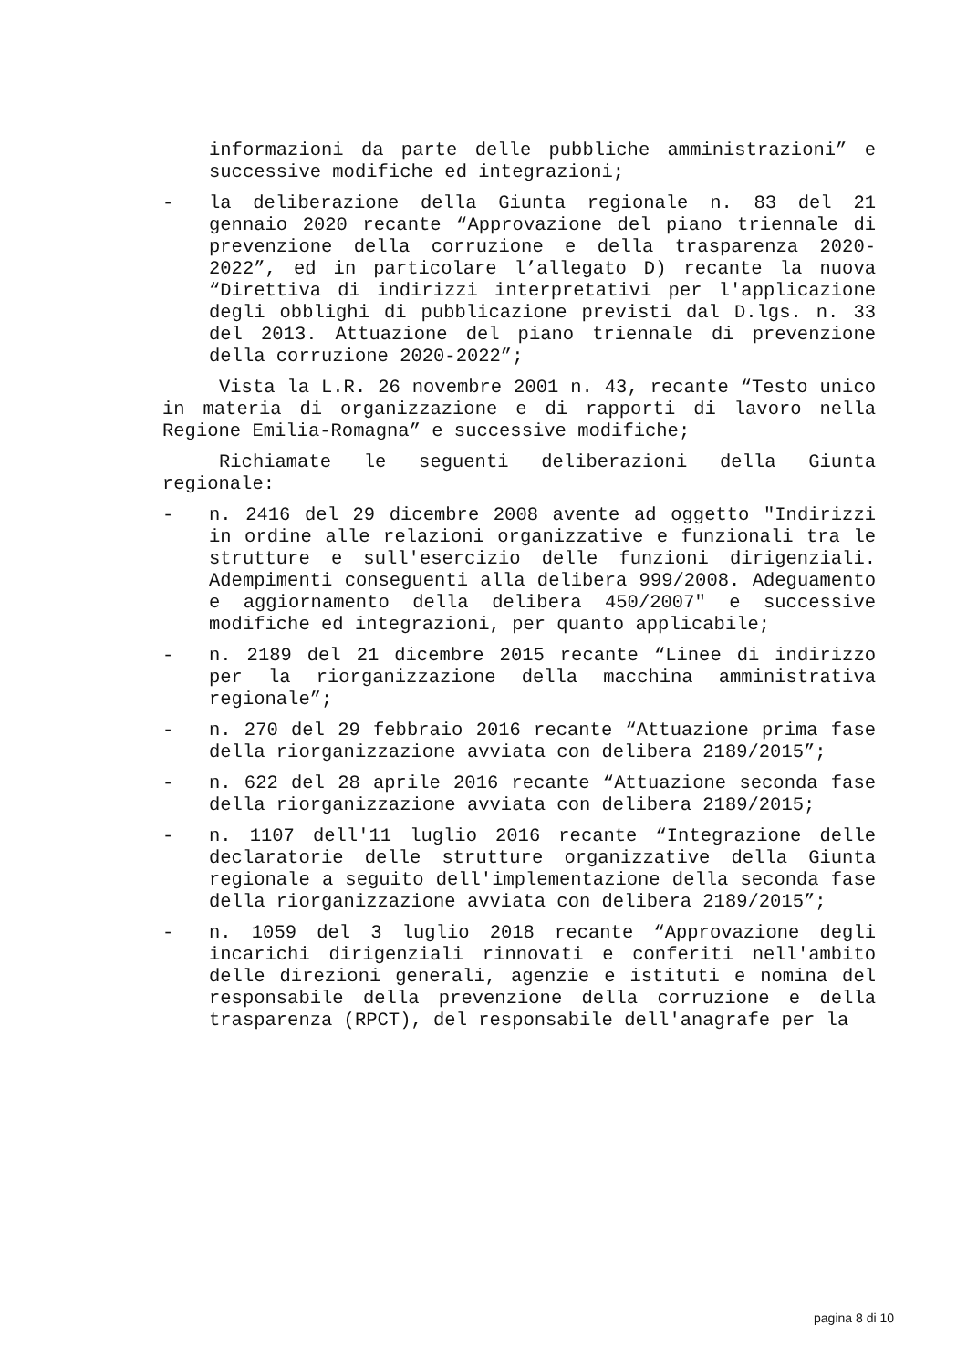informazioni da parte delle pubbliche amministrazioni” e successive modifiche ed integrazioni;
- la deliberazione della Giunta regionale n. 83 del 21 gennaio 2020 recante “Approvazione del piano triennale di prevenzione della corruzione e della trasparenza 2020-2022”, ed in particolare l’allegato D) recante la nuova “Direttiva di indirizzi interpretativi per l'applicazione degli obblighi di pubblicazione previsti dal D.lgs. n. 33 del 2013. Attuazione del piano triennale di prevenzione della corruzione 2020-2022”;
Vista la L.R. 26 novembre 2001 n. 43, recante “Testo unico in materia di organizzazione e di rapporti di lavoro nella Regione Emilia-Romagna” e successive modifiche;
Richiamate le seguenti deliberazioni della Giunta regionale:
- n. 2416 del 29 dicembre 2008 avente ad oggetto "Indirizzi in ordine alle relazioni organizzative e funzionali tra le strutture e sull'esercizio delle funzioni dirigenziali. Adempimenti conseguenti alla delibera 999/2008. Adeguamento e aggiornamento della delibera 450/2007" e successive modifiche ed integrazioni, per quanto applicabile;
- n. 2189 del 21 dicembre 2015 recante “Linee di indirizzo per la riorganizzazione della macchina amministrativa regionale”;
- n. 270 del 29 febbraio 2016 recante “Attuazione prima fase della riorganizzazione avviata con delibera 2189/2015”;
- n. 622 del 28 aprile 2016 recante “Attuazione seconda fase della riorganizzazione avviata con delibera 2189/2015;
- n. 1107 dell'11 luglio 2016 recante “Integrazione delle declaratorie delle strutture organizzative della Giunta regionale a seguito dell'implementazione della seconda fase della riorganizzazione avviata con delibera 2189/2015”;
- n. 1059 del 3 luglio 2018 recante “Approvazione degli incarichi dirigenziali rinnovati e conferiti nell'ambito delle direzioni generali, agenzie e istituti e nomina del responsabile della prevenzione della corruzione e della trasparenza (RPCT), del responsabile dell'anagrafe per la
pagina 8 di 10